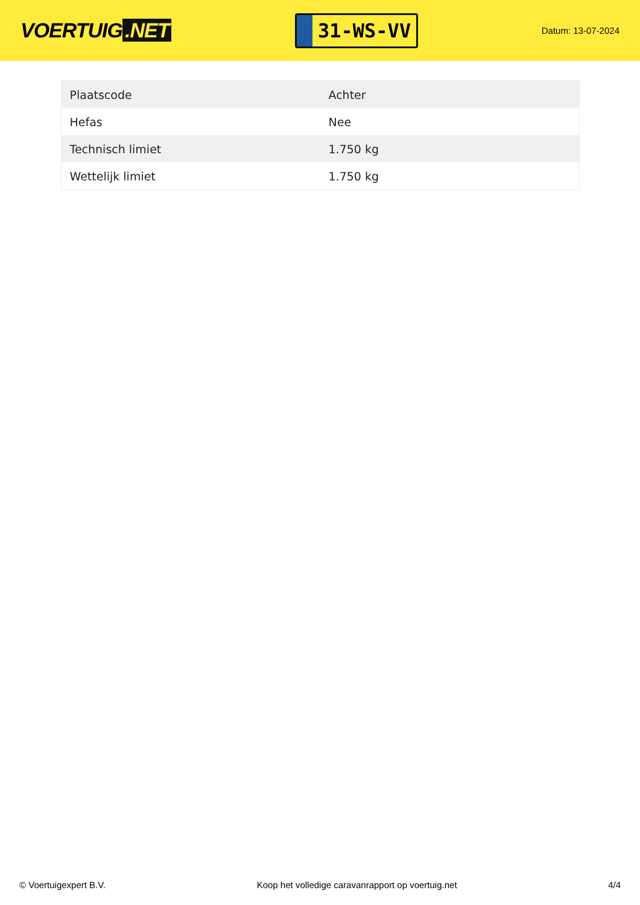VOERTUIG.NET
31-WS-VV
Datum: 13-07-2024
| Plaatscode | Achter |
| Hefas | Nee |
| Technisch limiet | 1.750 kg |
| Wettelijk limiet | 1.750 kg |
© Voertuigexpert B.V. Koop het volledige caravanrapport op voertuig.net 4/4